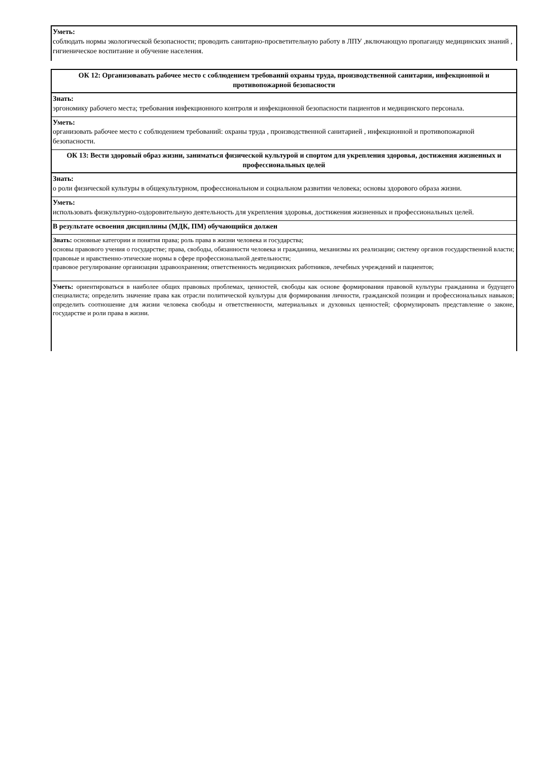Уметь:
соблюдать нормы экологической безопасности; проводить санитарно-просветительную работу в ЛПУ ,включающую пропаганду медицинских знаний , гигиеническое воспитание и обучение населения.
ОК 12: Организовавать рабочее место с соблюдением требований охраны труда, производственной санитарии, инфекционной и противопожарной безопасности
Знать:
эргономику рабочего места; требования инфекционного контроля и инфекционной безопасности пациентов и медицинского персонала.
Уметь:
организовать рабочее место с соблюдением требований: охраны труда , производственной санитарией , инфекционной и противопожарной безопасности.
ОК 13: Вести здоровый образ жизни, заниматься физической культурой и спортом для укрепления здоровья, достижения жизненных и профессиональных целей
Знать:
о роли физической культуры в общекультурном, профессиональном и социальном развитии человека; основы здорового образа жизни.
Уметь:
использовать физкультурно-оздоровительную деятельность для укрепления здоровья, достижения жизненных и профессиональных целей.
В результате освоения дисциплины (МДК, ПМ) обучающийся должен
Знать: основные категории и понятия права; роль права в жизни человека и государства;
основы правового учения о государстве; права, свободы, обязанности человека и гражданина, механизмы их реализации; систему органов государственной власти; правовые и нравственно-этические нормы в сфере профессиональной деятельности;
правовое регулирование организации здравоохранения; ответственность медицинских работников, лечебных учреждений и пациентов;
Уметь: ориентироваться в наиболее общих правовых проблемах, ценностей, свободы как основе формирования правовой культуры гражданина и будущего специалиста; определить значение права как отрасли политической культуры для формирования личности, гражданской позиции и профессиональных навыков; определить соотношение для жизни человека свободы и ответственности, материальных и духовных ценностей; сформулировать представление о законе, государстве и роли права в жизни.